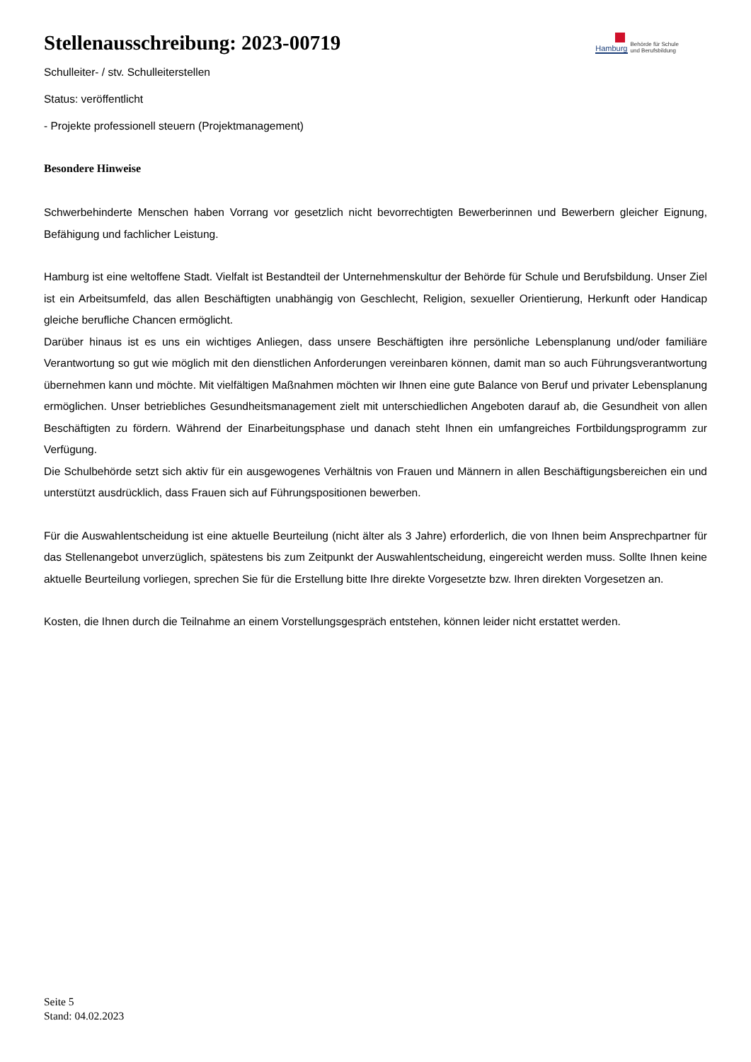Stellenausschreibung: 2023-00719
Hamburg
Behörde für Schule
und Berufsbildung
Schulleiter- / stv. Schulleiterstellen
Status: veröffentlicht
- Projekte professionell steuern (Projektmanagement)
Besondere Hinweise
Schwerbehinderte Menschen haben Vorrang vor gesetzlich nicht bevorrechtigten Bewerberinnen und Bewerbern gleicher Eignung, Befähigung und fachlicher Leistung.
Hamburg ist eine weltoffene Stadt. Vielfalt ist Bestandteil der Unternehmenskultur der Behörde für Schule und Berufsbildung. Unser Ziel ist ein Arbeitsumfeld, das allen Beschäftigten unabhängig von Geschlecht, Religion, sexueller Orientierung, Herkunft oder Handicap gleiche berufliche Chancen ermöglicht.
Darüber hinaus ist es uns ein wichtiges Anliegen, dass unsere Beschäftigten ihre persönliche Lebensplanung und/oder familiäre Verantwortung so gut wie möglich mit den dienstlichen Anforderungen vereinbaren können, damit man so auch Führungsverantwortung übernehmen kann und möchte. Mit vielfältigen Maßnahmen möchten wir Ihnen eine gute Balance von Beruf und privater Lebensplanung ermöglichen. Unser betriebliches Gesundheitsmanagement zielt mit unterschiedlichen Angeboten darauf ab, die Gesundheit von allen Beschäftigten zu fördern. Während der Einarbeitungsphase und danach steht Ihnen ein umfangreiches Fortbildungsprogramm zur Verfügung.
Die Schulbehörde setzt sich aktiv für ein ausgewogenes Verhältnis von Frauen und Männern in allen Beschäftigungsbereichen ein und unterstützt ausdrücklich, dass Frauen sich auf Führungspositionen bewerben.
Für die Auswahlentscheidung ist eine aktuelle Beurteilung (nicht älter als 3 Jahre) erforderlich, die von Ihnen beim Ansprechpartner für das Stellenangebot unverzüglich, spätestens bis zum Zeitpunkt der Auswahlentscheidung, eingereicht werden muss. Sollte Ihnen keine aktuelle Beurteilung vorliegen, sprechen Sie für die Erstellung bitte Ihre direkte Vorgesetzte bzw. Ihren direkten Vorgesetzen an.
Kosten, die Ihnen durch die Teilnahme an einem Vorstellungsgespräch entstehen, können leider nicht erstattet werden.
Seite 5
Stand: 04.02.2023